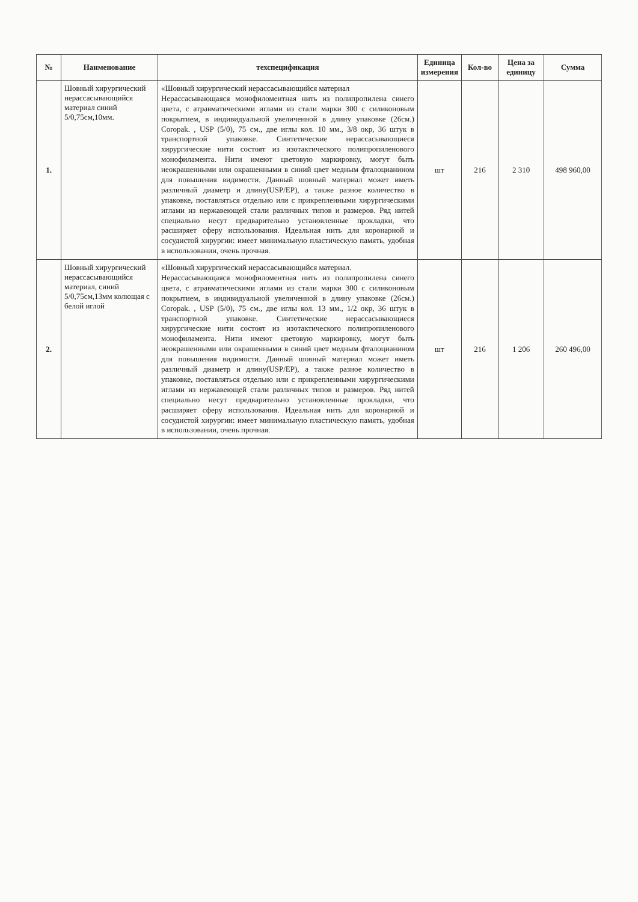| № | Наименование | техспецификация | Единица измерения | Кол-во | Цена за единицу | Сумма |
| --- | --- | --- | --- | --- | --- | --- |
| 1. | Шовный хирургический нерассасывающийся материал синий 5/0,75см,10мм. | «Шовный хирургический нерассасывающийся материал Нерассасывающаяся монофиломентная нить из полипропилена синего цвета, с атравматическими иглами из стали марки 300 с силиконовым покрытием, в индивидуальной увеличенной в длину упаковке (26см.) Coropak. , USP (5/0), 75 см., две иглы кол. 10 мм., 3/8 окр, 36 штук в транспортной упаковке. Синтетические нерассасывающиеся хирургические нити состоят из изотактического полипропиленового монофиламента. Нити имеют цветовую маркировку, могут быть неокрашенными или окрашенными в синий цвет медным фталоцианином для повышения видимости. Данный шовный материал может иметь различный диаметр и длину(USP/EP), а также разное количество в упаковке, поставляться отдельно или с прикрепленными хирургическими иглами из нержавеющей стали различных типов и размеров. Ряд нитей специально несут предварительно установленные прокладки, что расширяет сферу использования. Идеальная нить для коронарной и сосудистой хирургии: имеет минимальную пластическую память, удобная в использовании, очень прочная. | шт | 216 | 2 310 | 498 960,00 |
| 2. | Шовный хирургический нерассасывающийся материал, синий 5/0,75см,13мм колющая с белой иглой | «Шовный хирургический нерассасывающийся материал. Нерассасывающаяся монофиломентная нить из полипропилена синего цвета, с атравматическими иглами из стали марки 300 с силиконовым покрытием, в индивидуальной увеличенной в длину упаковке (26см.) Coropak. , USP (5/0), 75 см., две иглы кол. 13 мм., 1/2 окр, 36 штук в транспортной упаковке. Синтетические нерассасывающиеся хирургические нити состоят из изотактического полипропиленового монофиламента. Нити имеют цветовую маркировку, могут быть неокрашенными или окрашенными в синий цвет медным фталоцианином для повышения видимости. Данный шовный материал может иметь различный диаметр и длину(USP/EP), а также разное количество в упаковке, поставляться отдельно или с прикрепленными хирургическими иглами из нержавеющей стали различных типов и размеров. Ряд нитей специально несут предварительно установленные прокладки, что расширяет сферу использования. Идеальная нить для коронарной и сосудистой хирургии: имеет минимальную пластическую память, удобная в использовании, очень прочная. | шт | 216 | 1 206 | 260 496,00 |